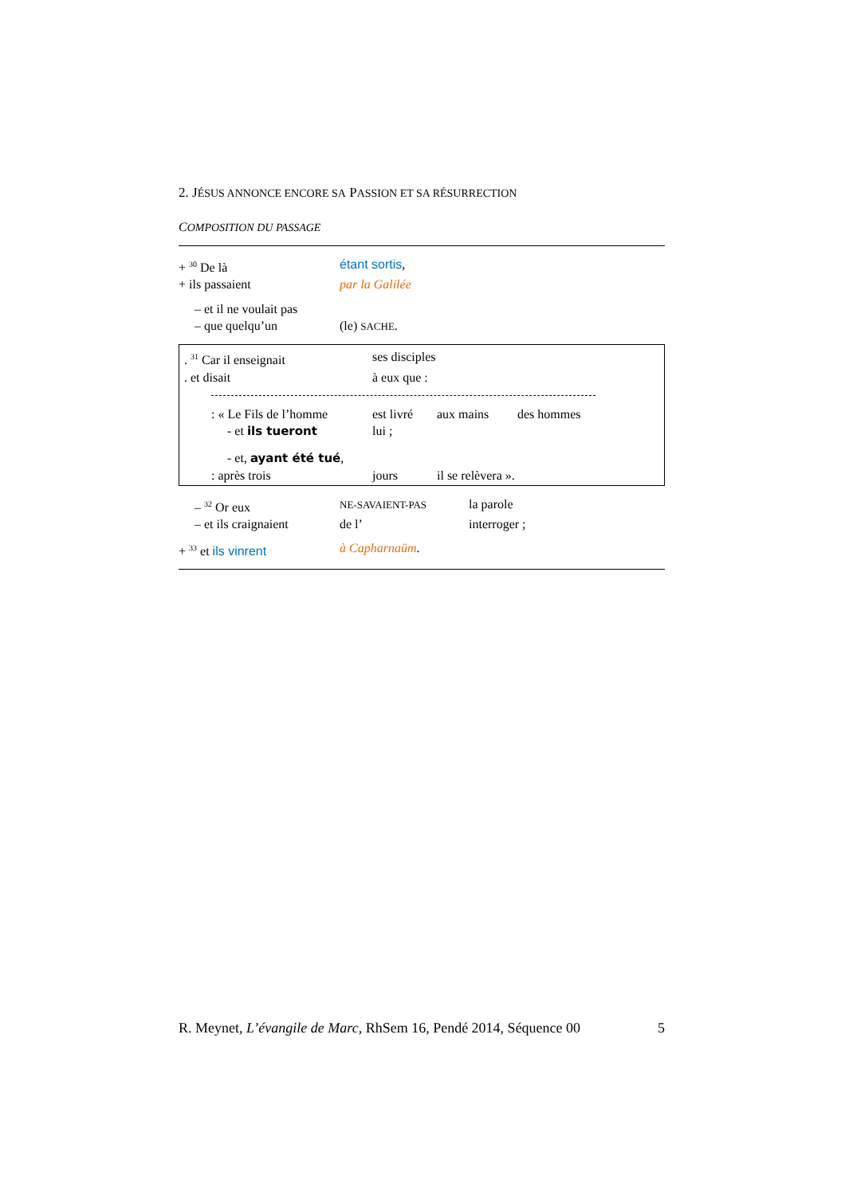2. JÉSUS ANNONCE ENCORE SA PASSION ET SA RÉSURRECTION
COMPOSITION DU PASSAGE
| + <sup>30</sup> De là | étant sortis , |
| + ils passaient | par la Galilée |
| – et il ne voulait pas | |
| – que quelqu’un | (le) SACHE . |
| . <sup>31</sup> Car il enseignait | ses disciples |
| . et disait | à eux que : |
| : « Le Fils de l’homme | est livré | aux mains | des hommes |
| - et ils tueront | lui ; | | |
| - et, ayant été tué , | | | |
| : après trois | jours | il se relèvera ». | |
| – <sup>32</sup> Or eux | NE-SAVAIENT-PAS | la parole |
| – et ils craignaient | de l’ | interroger ; |
| + <sup>33</sup> et ils vinrent | à Capharnaüm . | |
R. Meynet, L’évangile de Marc, RhSem 16, Pendé 2014, Séquence 00 5